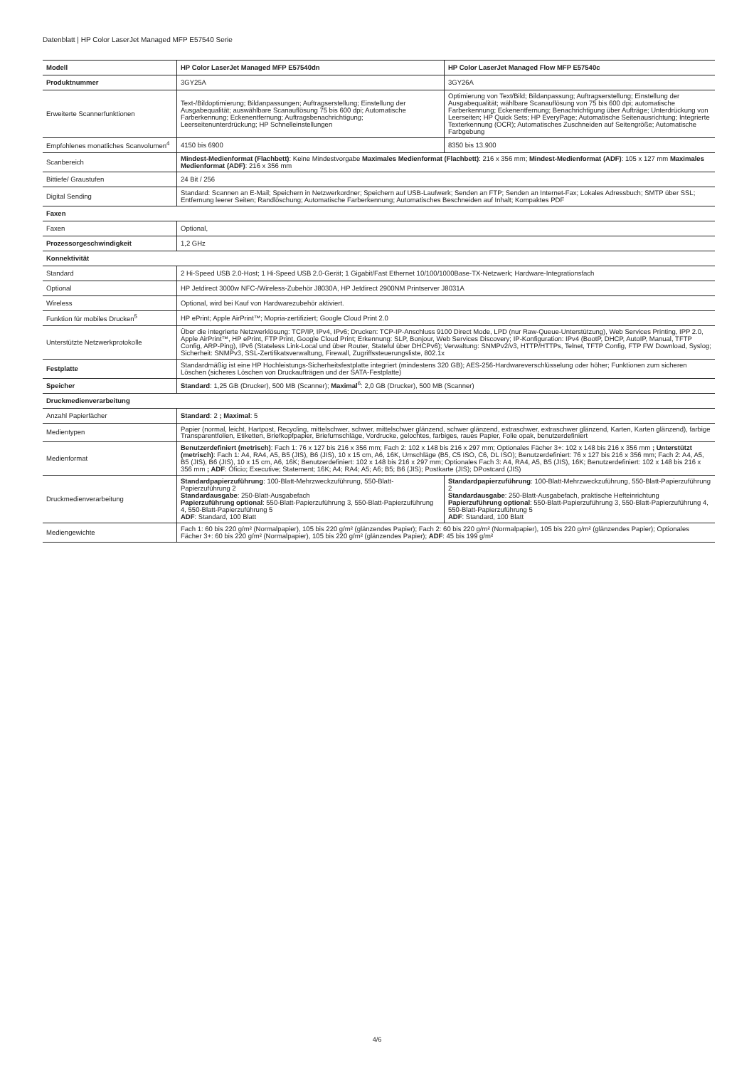Datenblatt | HP Color LaserJet Managed MFP E57540 Serie
| Modell | HP Color LaserJet Managed MFP E57540dn | HP Color LaserJet Managed Flow MFP E57540c |
| --- | --- | --- |
| Produktnummer | 3GY25A | 3GY26A |
| Erweiterte Scannerfunktionen | Text-/Bildoptimierung; Bildanpassungen; Auftragserstellung; Einstellung der Ausgabequalität; auswählbare Scanauflösung 75 bis 600 dpi; Automatische Farberkennung; Eckenentfernung; Auftragsbenachrichtigung; Leerseitenunterdrückung; HP Schnelleinstellungen | Optimierung von Text/Bild; Bildanpassung; Auftragserstellung; Einstellung der Ausgabequalität; wählbare Scanauflösung von 75 bis 600 dpi; automatische Farberkennung; Eckenentfernung; Benachrichtigung über Aufträge; Unterdrückung von Leerseiten; HP Quick Sets; HP EveryPage; Automatische Seitenausrichtung; Integrierte Texterkennung (OCR); Automatisches Zuschneiden auf Seitengröße; Automatische Farbgebung |
| Empfohlenes monatliches Scanvolumen<sup>4</sup> | 4150 bis 6900 | 8350 bis 13.900 |
| Scanbereich | Mindest-Medienformat (Flachbett) : Keine Mindestvorgabe Maximales Medienformat (Flachbett) : 216 x 356 mm; Mindest-Medienformat (ADF) : 105 x 127 mm Maximales Medienformat (ADF) : 216 x 356 mm | |
| Bittiefe/ Graustufen | 24 Bit / 256 | |
| Digital Sending | Standard: Scannen an E-Mail; Speichern in Netzwerkordner; Speichern auf USB-Laufwerk; Senden an FTP; Senden an Internet-Fax; Lokales Adressbuch; SMTP über SSL; Entfernung leerer Seiten; Randlöschung; Automatische Farberkennung; Automatisches Beschneiden auf Inhalt; Kompaktes PDF | |
| Faxen | | |
| Faxen | Optional, | |
| Prozessorgeschwindigkeit | 1,2 GHz | |
| Konnektivität | | |
| Standard | 2 Hi-Speed USB 2.0-Host; 1 Hi-Speed USB 2.0-Gerät; 1 Gigabit/Fast Ethernet 10/100/1000Base-TX-Netzwerk; Hardware-Integrationsfach | |
| Optional | HP Jetdirect 3000w NFC-/Wireless-Zubehör J8030A, HP Jetdirect 2900NM Printserver J8031A | |
| Wireless | Optional, wird bei Kauf von Hardwarezubehör aktiviert. | |
| Funktion für mobiles Drucken<sup>5</sup> | HP ePrint; Apple AirPrint™; Mopria-zertifiziert; Google Cloud Print 2.0 | |
| Unterstützte Netzwerkprotokolle | Über die integrierte Netzwerklösung: TCP/IP, IPv4, IPv6; Drucken: TCP-IP-Anschluss 9100 Direct Mode, LPD (nur Raw-Queue-Unterstützung), Web Services Printing, IPP 2.0, Apple AirPrint™, HP ePrint, FTP Print, Google Cloud Print; Erkennung: SLP, Bonjour, Web Services Discovery; IP-Konfiguration: IPv4 (BootP, DHCP, AutoIP, Manual, TFTP Config, ARP-Ping), IPv6 (Stateless Link-Local und über Router, Stateful über DHCPv6); Verwaltung: SNMPv2/v3, HTTP/HTTPs, Telnet, TFTP Config, FTP FW Download, Syslog; Sicherheit: SNMPv3, SSL-Zertifikatsverwaltung, Firewall, Zugriffssteuerungsliste, 802.1x | |
| Festplatte | Standardmäßig ist eine HP Hochleistungs-Sicherheitsfestplatte integriert (mindestens 320 GB); AES-256-Hardwareverschlüsselung oder höher; Funktionen zum sicheren Löschen (sicheres Löschen von Druckaufträgen und der SATA-Festplatte) | |
| Speicher | Standard : 1,25 GB (Drucker), 500 MB (Scanner); Maximal<sup>6</sup>: 2,0 GB (Drucker), 500 MB (Scanner) | |
| Druckmedienverarbeitung | | |
| Anzahl Papierfächer | Standard : 2 ; Maximal : 5 | |
| Medientypen | Papier (normal, leicht, Hartpost, Recycling, mittelschwer, schwer, mittelschwer glänzend, schwer glänzend, extraschwer, extraschwer glänzend, Karten, Karten glänzend), farbige Transparentfolien, Etiketten, Briefkopfpapier, Briefumschläge, Vordrucke, gelochtes, farbiges, raues Papier, Folie opak, benutzerdefiniert | |
| Medienformat | Benutzerdefiniert (metrisch) : Fach 1: 76 x 127 bis 216 x 356 mm; Fach 2: 102 x 148 bis 216 x 297 mm; Optionales Fächer 3+: 102 x 148 bis 216 x 356 mm ; Unterstützt (metrisch) : Fach 1: A4, RA4, A5, B5 (JIS), B6 (JIS), 10 x 15 cm, A6, 16K, Umschläge (B5, C5 ISO, C6, DL ISO); Benutzerdefiniert: 76 x 127 bis 216 x 356 mm; Fach 2: A4, A5, B5 (JIS), B6 (JIS), 10 x 15 cm, A6, 16K; Benutzerdefiniert: 102 x 148 bis 216 x 297 mm; Optionales Fach 3: A4, RA4, A5, B5 (JIS), 16K; Benutzerdefiniert: 102 x 148 bis 216 x 356 mm ; ADF : Oficio; Executive; Statement; 16K; A4; RA4; A5; A6; B5; B6 (JIS); Postkarte (JIS); DPostcard (JIS) | |
| Druckmedienverarbeitung | Standardpapierzuführung : 100-Blatt-Mehrzweckzuführung, 550-Blatt-Papierzuführung 2 Standardausgabe : 250-Blatt-Ausgabefach Papierzuführung optional : 550-Blatt-Papierzuführung 3, 550-Blatt-Papierzuführung 4, 550-Blatt-Papierzuführung 5 ADF : Standard, 100 Blatt | Standardpapierzuführung : 100-Blatt-Mehrzweckzuführung, 550-Blatt-Papierzuführung 2 Standardausgabe : 250-Blatt-Ausgabefach, praktische Hefteinrichtung Papierzuführung optional : 550-Blatt-Papierzuführung 3, 550-Blatt-Papierzuführung 4, 550-Blatt-Papierzuführung 5 ADF : Standard, 100 Blatt |
| Mediengewichte | Fach 1: 60 bis 220 g/m² (Normalpapier), 105 bis 220 g/m² (glänzendes Papier); Fach 2: 60 bis 220 g/m² (Normalpapier), 105 bis 220 g/m² (glänzendes Papier); Optionales Fächer 3+: 60 bis 220 g/m² (Normalpapier), 105 bis 220 g/m² (glänzendes Papier); ADF : 45 bis 199 g/m² | |
4/6